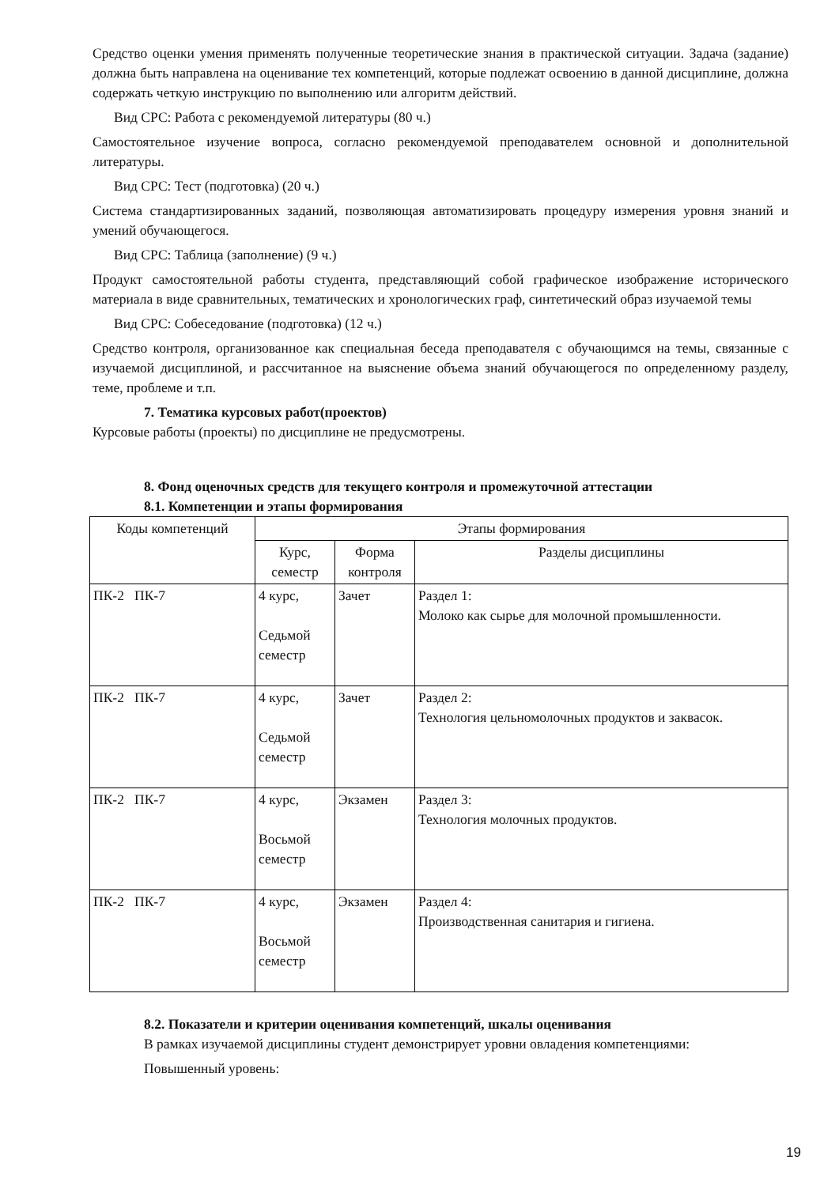Средство оценки умения применять полученные теоретические знания в практической ситуации. Задача (задание) должна быть направлена на оценивание тех компетенций, которые подлежат освоению в данной дисциплине, должна содержать четкую инструкцию по выполнению или алгоритм действий.
Вид СРС: Работа с рекомендуемой литературы (80 ч.)
Самостоятельное изучение вопроса, согласно рекомендуемой преподавателем основной и дополнительной литературы.
Вид СРС: Тест (подготовка) (20 ч.)
Система стандартизированных заданий, позволяющая автоматизировать процедуру измерения уровня знаний и умений обучающегося.
Вид СРС: Таблица (заполнение) (9 ч.)
Продукт самостоятельной работы студента, представляющий собой графическое изображение исторического материала в виде сравнительных, тематических и хронологических граф, синтетический образ изучаемой темы
Вид СРС: Собеседование (подготовка) (12 ч.)
Средство контроля, организованное как специальная беседа преподавателя с обучающимся на темы, связанные с изучаемой дисциплиной, и рассчитанное на выяснение объема знаний обучающегося по определенному разделу, теме, проблеме и т.п.
7. Тематика курсовых работ(проектов)
Курсовые работы (проекты) по дисциплине не предусмотрены.
8. Фонд оценочных средств для текущего контроля и промежуточной аттестации
8.1. Компетенции и этапы формирования
| Коды компетенций | Этапы формирования | | |
| | Курс, семестр | Форма контроля | Разделы дисциплины |
| ПК-2 ПК-7 | 4 курс, Седьмой семестр | Зачет | Раздел 1: Молоко как сырье для молочной промышленности. |
| ПК-2 ПК-7 | 4 курс, Седьмой семестр | Зачет | Раздел 2: Технология цельномолочных продуктов и заквасок. |
| ПК-2 ПК-7 | 4 курс, Восьмой семестр | Экзамен | Раздел 3: Технология молочных продуктов. |
| ПК-2 ПК-7 | 4 курс, Восьмой семестр | Экзамен | Раздел 4: Производственная санитария и гигиена. |
8.2. Показатели и критерии оценивания компетенций, шкалы оценивания
В рамках изучаемой дисциплины студент демонстрирует уровни овладения компетенциями:
Повышенный уровень:
19